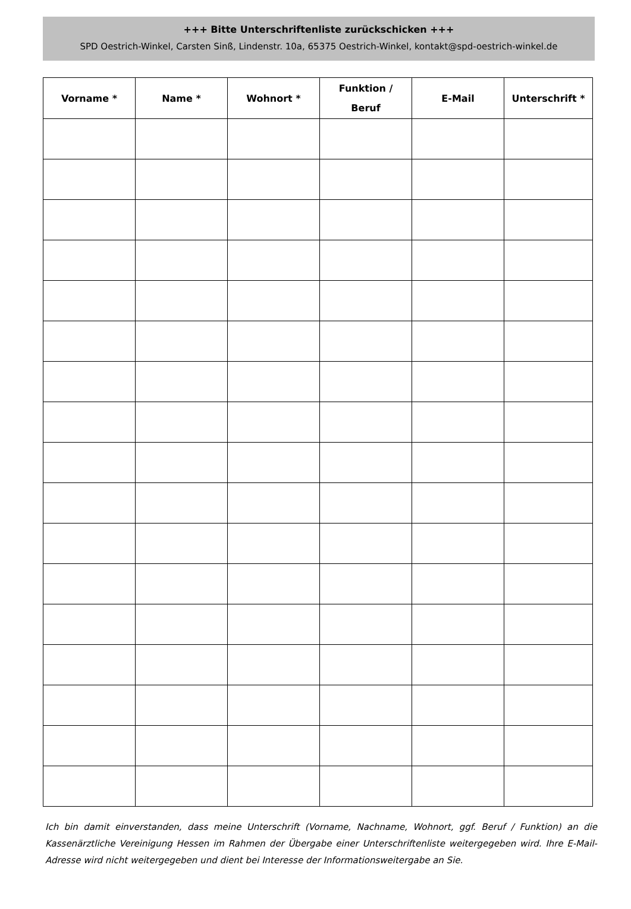+++ Bitte Unterschriftenliste zurückschicken +++
SPD Oestrich-Winkel, Carsten Sinß, Lindenstr. 10a, 65375 Oestrich-Winkel, kontakt@spd-oestrich-winkel.de
| Vorname * | Name * | Wohnort * | Funktion / Beruf | E-Mail | Unterschrift * |
| --- | --- | --- | --- | --- | --- |
Ich bin damit einverstanden, dass meine Unterschrift (Vorname, Nachname, Wohnort, ggf. Beruf / Funktion) an die Kassenärztliche Vereinigung Hessen im Rahmen der Übergabe einer Unterschriftenliste weitergegeben wird. Ihre E-Mail-Adresse wird nicht weitergegeben und dient bei Interesse der Informationsweitergabe an Sie.